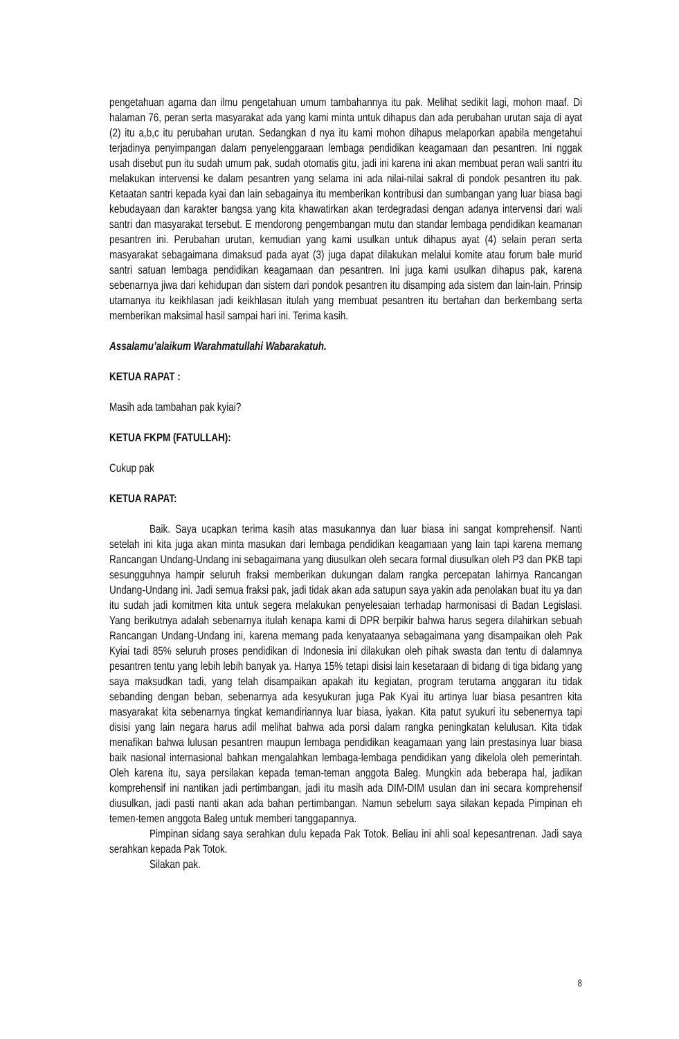pengetahuan agama dan ilmu pengetahuan umum tambahannya itu pak. Melihat sedikit lagi, mohon maaf. Di halaman 76, peran serta masyarakat ada yang kami minta untuk dihapus dan ada perubahan urutan saja di ayat (2) itu a,b,c itu perubahan urutan. Sedangkan d nya itu kami mohon dihapus melaporkan apabila mengetahui terjadinya penyimpangan dalam penyelenggaraan lembaga pendidikan keagamaan dan pesantren. Ini nggak usah disebut pun itu sudah umum pak, sudah otomatis gitu, jadi ini karena ini akan membuat peran wali santri itu melakukan intervensi ke dalam pesantren yang selama ini ada nilai-nilai sakral di pondok pesantren itu pak. Ketaatan santri kepada kyai dan lain sebagainya itu memberikan kontribusi dan sumbangan yang luar biasa bagi kebudayaan dan karakter bangsa yang kita khawatirkan akan terdegradasi dengan adanya intervensi dari wali santri dan masyarakat tersebut. E mendorong pengembangan mutu dan standar lembaga pendidikan keamanan pesantren ini. Perubahan urutan, kemudian yang kami usulkan untuk dihapus ayat (4) selain peran serta masyarakat sebagaimana dimaksud pada ayat (3) juga dapat dilakukan melalui komite atau forum bale murid santri satuan lembaga pendidikan keagamaan dan pesantren. Ini juga kami usulkan dihapus pak, karena sebenarnya jiwa dari kehidupan dan sistem dari pondok pesantren itu disamping ada sistem dan lain-lain. Prinsip utamanya itu keikhlasan jadi keikhlasan itulah yang membuat pesantren itu bertahan dan berkembang serta memberikan maksimal hasil sampai hari ini. Terima kasih.
Assalamu’alaikum Warahmatullahi Wabarakatuh.
KETUA RAPAT :
Masih ada tambahan pak kyiai?
KETUA FKPM (FATULLAH):
Cukup pak
KETUA RAPAT:
Baik. Saya ucapkan terima kasih atas masukannya dan luar biasa ini sangat komprehensif. Nanti setelah ini kita juga akan minta masukan dari lembaga pendidikan keagamaan yang lain tapi karena memang Rancangan Undang-Undang ini sebagaimana yang diusulkan oleh secara formal diusulkan oleh P3 dan PKB tapi sesungguhnya hampir seluruh fraksi memberikan dukungan dalam rangka percepatan lahirnya Rancangan Undang-Undang ini. Jadi semua fraksi pak, jadi tidak akan ada satupun saya yakin ada penolakan buat itu ya dan itu sudah jadi komitmen kita untuk segera melakukan penyelesaian terhadap harmonisasi di Badan Legislasi. Yang berikutnya adalah sebenarnya itulah kenapa kami di DPR berpikir bahwa harus segera dilahirkan sebuah Rancangan Undang-Undang ini, karena memang pada kenyataanya sebagaimana yang disampaikan oleh Pak Kyiai tadi 85% seluruh proses pendidikan di Indonesia ini dilakukan oleh pihak swasta dan tentu di dalamnya pesantren tentu yang lebih lebih banyak ya. Hanya 15% tetapi disisi lain kesetaraan di bidang di tiga bidang yang saya maksudkan tadi, yang telah disampaikan apakah itu kegiatan, program terutama anggaran itu tidak sebanding dengan beban, sebenarnya ada kesyukuran juga Pak Kyai itu artinya luar biasa pesantren kita masyarakat kita sebenarnya tingkat kemandiriannya luar biasa, iyakan. Kita patut syukuri itu sebenernya tapi disisi yang lain negara harus adil melihat bahwa ada porsi dalam rangka peningkatan kelulusan. Kita tidak menafikan bahwa lulusan pesantren maupun lembaga pendidikan keagamaan yang lain prestasinya luar biasa baik nasional internasional bahkan mengalahkan lembaga-lembaga pendidikan yang dikelola oleh pemerintah. Oleh karena itu, saya persilakan kepada teman-teman anggota Baleg. Mungkin ada beberapa hal, jadikan komprehensif ini nantikan jadi pertimbangan, jadi itu masih ada DIM-DIM usulan dan ini secara komprehensif diusulkan, jadi pasti nanti akan ada bahan pertimbangan. Namun sebelum saya silakan kepada Pimpinan eh temen-temen anggota Baleg untuk memberi tanggapannya.
Pimpinan sidang saya serahkan dulu kepada Pak Totok. Beliau ini ahli soal kepesantrenan. Jadi saya serahkan kepada Pak Totok.
Silakan pak.
8